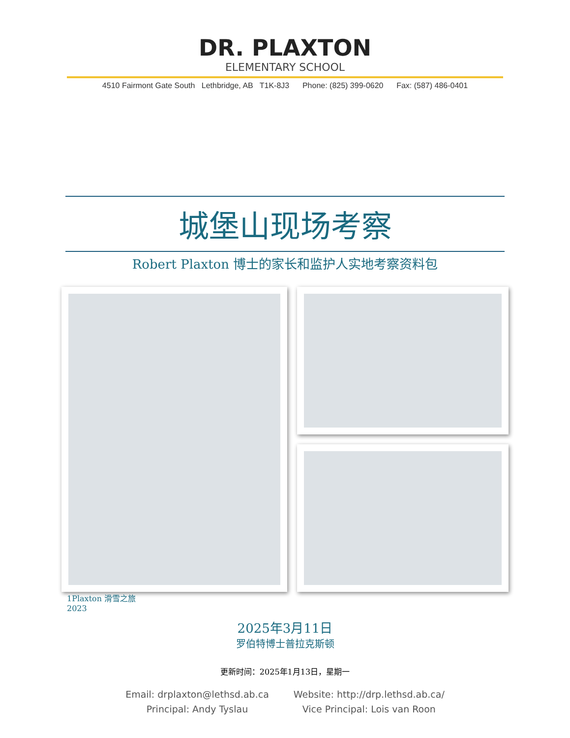DR. PLAXTON
ELEMENTARY SCHOOL
4510 Fairmont Gate South Lethbridge, AB T1K-8J3 Phone: (825) 399-0620 Fax: (587) 486-0401
城堡山现场考察
Robert Plaxton 博士的家长和监护人实地考察资料包
1Plaxton 滑雪之旅
2023
2025年3月11日
罗伯特博士普拉克斯顿
更新时间：2025年1月13日，星期一
Email: drplaxton@lethsd.ab.ca
Principal: Andy Tyslau
Website: http://drp.lethsd.ab.ca/
Vice Principal: Lois van Roon